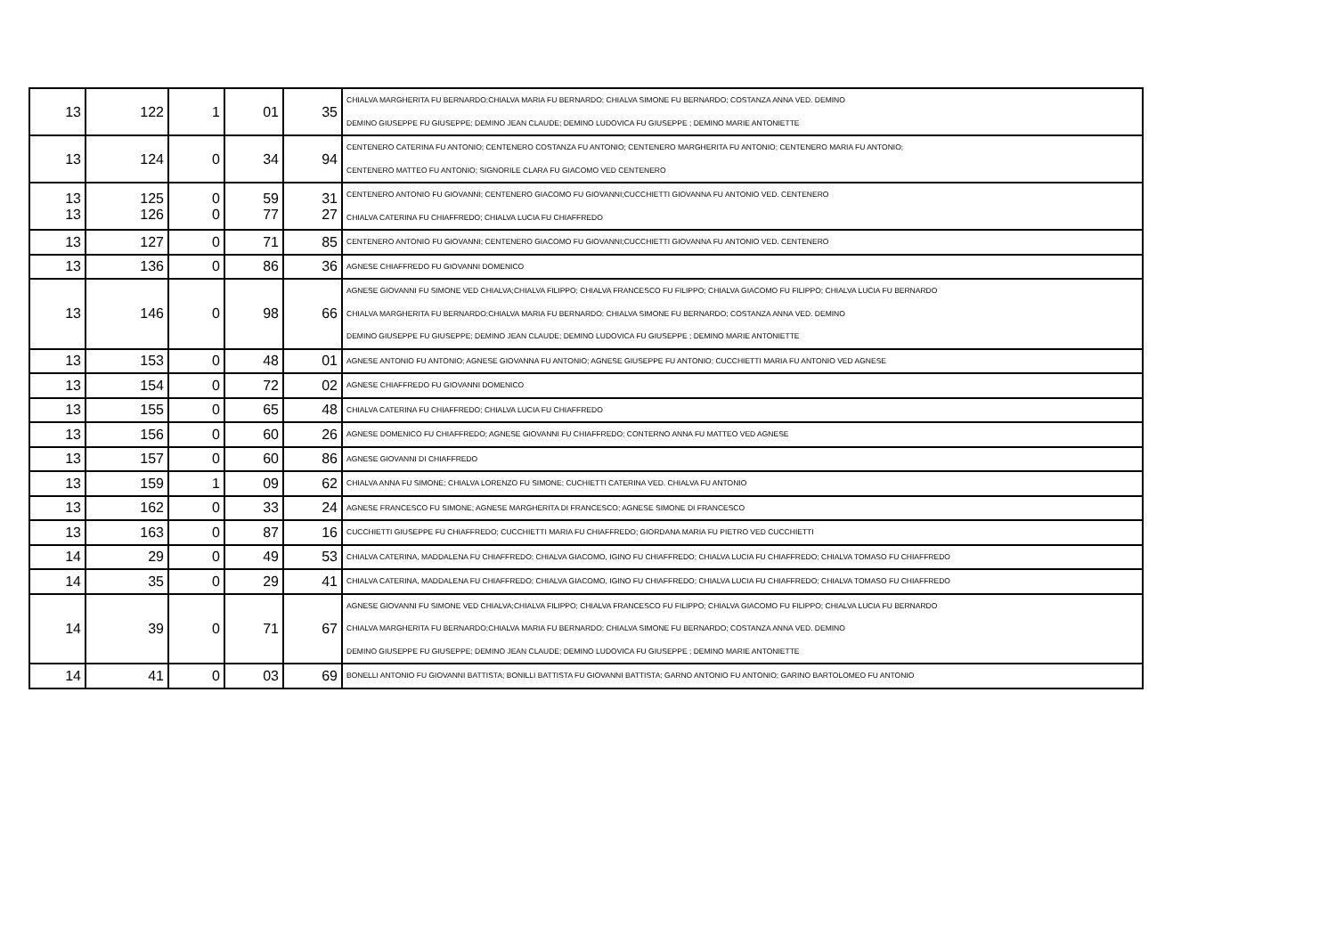| 13 | 122 | 1 | 01 | 35 | CHIALVA MARGHERITA FU BERNARDO;CHIALVA MARIA FU BERNARDO; CHIALVA SIMONE FU BERNARDO; COSTANZA ANNA VED. DEMINO DEMINO GIUSEPPE FU GIUSEPPE; DEMINO JEAN CLAUDE; DEMINO LUDOVICA FU GIUSEPPE ; DEMINO MARIE ANTONIETTE |
| 13 | 124 | 0 | 34 | 94 | CENTENERO CATERINA FU ANTONIO; CENTENERO COSTANZA FU ANTONIO; CENTENERO MARGHERITA FU ANTONIO; CENTENERO MARIA FU ANTONIO; CENTENERO MATTEO FU ANTONIO; SIGNORILE CLARA FU GIACOMO VED CENTENERO |
| 13 13 | 125 126 | 0 0 | 59 77 | 31 27 | CENTENERO ANTONIO FU GIOVANNI; CENTENERO GIACOMO FU GIOVANNI;CUCCHIETTI GIOVANNA FU ANTONIO VED. CENTENERO CHIALVA CATERINA FU CHIAFFREDO; CHIALVA LUCIA FU CHIAFFREDO |
| 13 | 127 | 0 | 71 | 85 | CENTENERO ANTONIO FU GIOVANNI; CENTENERO GIACOMO FU GIOVANNI;CUCCHIETTI GIOVANNA FU ANTONIO VED. CENTENERO |
| 13 | 136 | 0 | 86 | 36 | AGNESE CHIAFFREDO FU GIOVANNI DOMENICO |
| 13 | 146 | 0 | 98 | 66 | AGNESE GIOVANNI FU SIMONE VED CHIALVA;CHIALVA FILIPPO; CHIALVA FRANCESCO FU FILIPPO; CHIALVA GIACOMO FU FILIPPO; CHIALVA LUCIA FU BERNARDO CHIALVA MARGHERITA FU BERNARDO;CHIALVA MARIA FU BERNARDO; CHIALVA SIMONE FU BERNARDO; COSTANZA ANNA VED. DEMINO DEMINO GIUSEPPE FU GIUSEPPE; DEMINO JEAN CLAUDE; DEMINO LUDOVICA FU GIUSEPPE ; DEMINO MARIE ANTONIETTE |
| 13 | 153 | 0 | 48 | 01 | AGNESE ANTONIO FU ANTONIO; AGNESE GIOVANNA FU ANTONIO; AGNESE GIUSEPPE FU ANTONIO; CUCCHIETTI MARIA FU ANTONIO VED AGNESE |
| 13 | 154 | 0 | 72 | 02 | AGNESE CHIAFFREDO FU GIOVANNI DOMENICO |
| 13 | 155 | 0 | 65 | 48 | CHIALVA CATERINA FU CHIAFFREDO; CHIALVA LUCIA FU CHIAFFREDO |
| 13 | 156 | 0 | 60 | 26 | AGNESE DOMENICO FU CHIAFFREDO; AGNESE GIOVANNI FU CHIAFFREDO; CONTERNO ANNA FU MATTEO VED AGNESE |
| 13 | 157 | 0 | 60 | 86 | AGNESE GIOVANNI DI CHIAFFREDO |
| 13 | 159 | 1 | 09 | 62 | CHIALVA ANNA FU SIMONE; CHIALVA LORENZO FU SIMONE; CUCHIETTI CATERINA VED. CHIALVA FU ANTONIO |
| 13 | 162 | 0 | 33 | 24 | AGNESE FRANCESCO FU SIMONE; AGNESE MARGHERITA DI FRANCESCO; AGNESE SIMONE DI FRANCESCO |
| 13 | 163 | 0 | 87 | 16 | CUCCHIETTI GIUSEPPE FU CHIAFFREDO; CUCCHIETTI MARIA FU CHIAFFREDO; GIORDANA MARIA FU PIETRO VED CUCCHIETTI |
| 14 | 29 | 0 | 49 | 53 | CHIALVA CATERINA, MADDALENA FU CHIAFFREDO; CHIALVA GIACOMO, IGINO FU CHIAFFREDO; CHIALVA LUCIA FU CHIAFFREDO; CHIALVA TOMASO FU CHIAFFREDO |
| 14 | 35 | 0 | 29 | 41 | CHIALVA CATERINA, MADDALENA FU CHIAFFREDO; CHIALVA GIACOMO, IGINO FU CHIAFFREDO; CHIALVA LUCIA FU CHIAFFREDO; CHIALVA TOMASO FU CHIAFFREDO |
| 14 | 39 | 0 | 71 | 67 | AGNESE GIOVANNI FU SIMONE VED CHIALVA;CHIALVA FILIPPO; CHIALVA FRANCESCO FU FILIPPO; CHIALVA GIACOMO FU FILIPPO; CHIALVA LUCIA FU BERNARDO CHIALVA MARGHERITA FU BERNARDO;CHIALVA MARIA FU BERNARDO; CHIALVA SIMONE FU BERNARDO; COSTANZA ANNA VED. DEMINO DEMINO GIUSEPPE FU GIUSEPPE; DEMINO JEAN CLAUDE; DEMINO LUDOVICA FU GIUSEPPE ; DEMINO MARIE ANTONIETTE |
| 14 | 41 | 0 | 03 | 69 | BONELLI ANTONIO FU GIOVANNI BATTISTA; BONILLI BATTISTA FU GIOVANNI BATTISTA; GARNO ANTONIO FU ANTONIO; GARINO BARTOLOMEO FU ANTONIO |